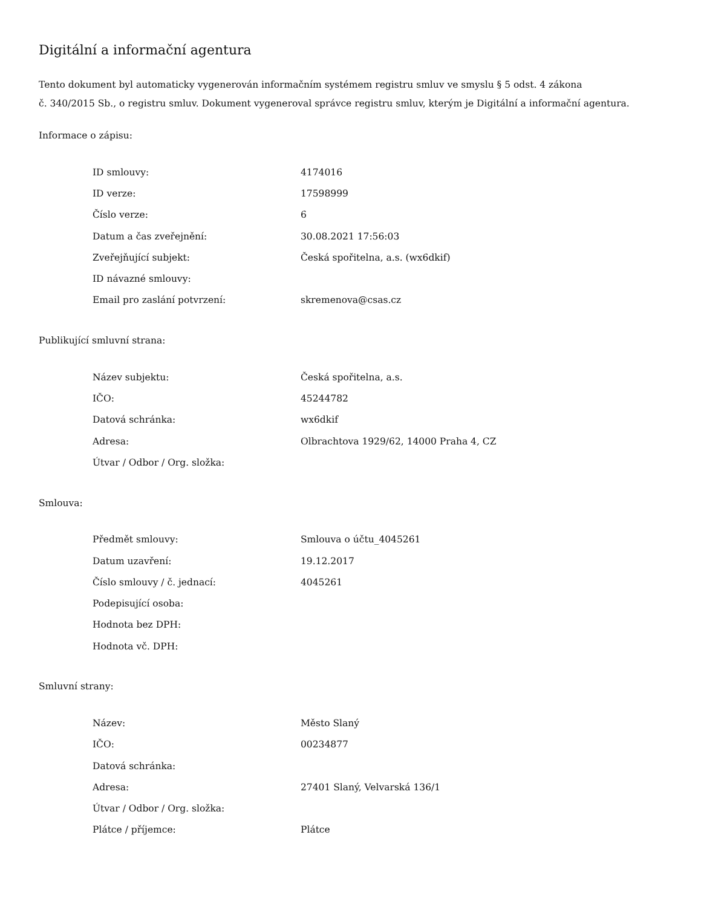Digitální a informační agentura
Tento dokument byl automaticky vygenerován informačním systémem registru smluv ve smyslu § 5 odst. 4 zákona
č. 340/2015 Sb., o registru smluv. Dokument vygeneroval správce registru smluv, kterým je Digitální a informační agentura.
Informace o zápisu:
| ID smlouvy: | 4174016 |
| ID verze: | 17598999 |
| Číslo verze: | 6 |
| Datum a čas zveřejnění: | 30.08.2021 17:56:03 |
| Zveřejňující subjekt: | Česká spořitelna, a.s. (wx6dkif) |
| ID návazné smlouvy: | |
| Email pro zaslání potvrzení: | skremenova@csas.cz |
Publikující smluvní strana:
| Název subjektu: | Česká spořitelna, a.s. |
| IČO: | 45244782 |
| Datová schránka: | wx6dkif |
| Adresa: | Olbrachtova 1929/62, 14000 Praha 4, CZ |
| Útvar / Odbor / Org. složka: | |
Smlouva:
| Předmět smlouvy: | Smlouva o účtu_4045261 |
| Datum uzavření: | 19.12.2017 |
| Číslo smlouvy / č. jednací: | 4045261 |
| Podepisující osoba: | |
| Hodnota bez DPH: | |
| Hodnota vč. DPH: | |
Smluvní strany:
| Název: | Město Slaný |
| IČO: | 00234877 |
| Datová schránka: | |
| Adresa: | 27401 Slaný, Velvarská 136/1 |
| Útvar / Odbor / Org. složka: | |
| Plátce / příjemce: | Plátce |